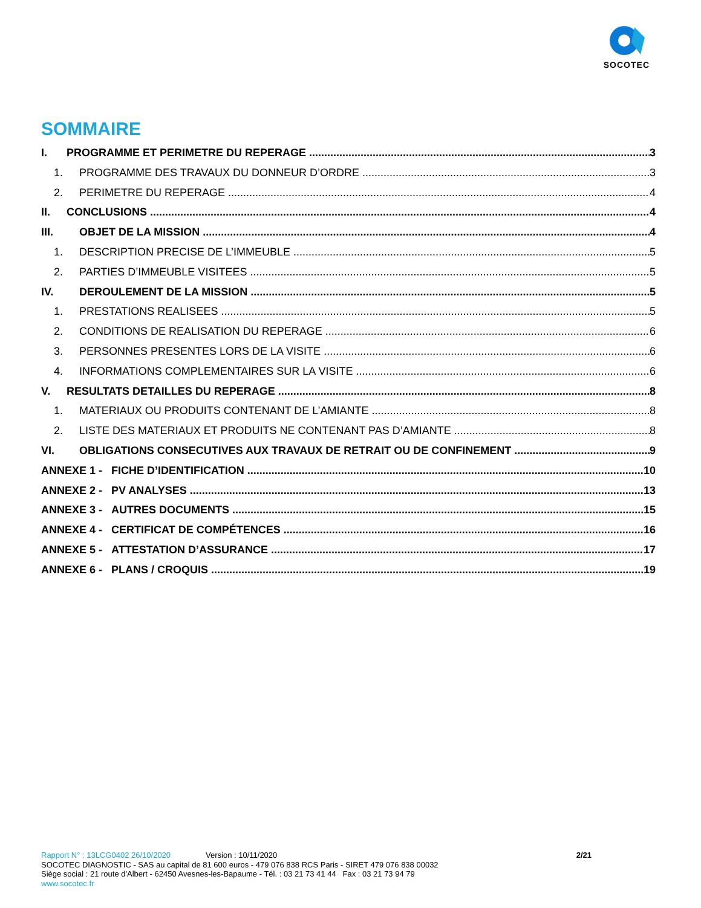SOCOTEC
SOMMAIRE
I. PROGRAMME ET PERIMETRE DU REPERAGE 3
1. PROGRAMME DES TRAVAUX DU DONNEUR D’ORDRE 3
2. PERIMETRE DU REPERAGE 4
II. CONCLUSIONS 4
III. OBJET DE LA MISSION 4
1. DESCRIPTION PRECISE DE L’IMMEUBLE 5
2. PARTIES D’IMMEUBLE VISITEES 5
IV. DEROULEMENT DE LA MISSION 5
1. PRESTATIONS REALISEES 5
2. CONDITIONS DE REALISATION DU REPERAGE 6
3. PERSONNES PRESENTES LORS DE LA VISITE 6
4. INFORMATIONS COMPLEMENTAIRES SUR LA VISITE 6
V. RESULTATS DETAILLES DU REPERAGE 8
1. MATERIAUX OU PRODUITS CONTENANT DE L’AMIANTE 8
2. LISTE DES MATERIAUX ET PRODUITS NE CONTENANT PAS D’AMIANTE 8
VI. OBLIGATIONS CONSECUTIVES AUX TRAVAUX DE RETRAIT OU DE CONFINEMENT 9
ANNEXE 1 - FICHE D’IDENTIFICATION 10
ANNEXE 2 - PV ANALYSES 13
ANNEXE 3 - AUTRES DOCUMENTS 15
ANNEXE 4 - CERTIFICAT DE COMPÉTENCES 16
ANNEXE 5 - ATTESTATION D’ASSURANCE 17
ANNEXE 6 - PLANS / CROQUIS 19
Rapport N° : 13LCG0402 26/10/2020 Version : 10/11/2020 2/21
SOCOTEC DIAGNOSTIC - SAS au capital de 81 600 euros - 479 076 838 RCS Paris - SIRET 479 076 838 00032
Siège social : 21 route d'Albert - 62450 Avesnes-les-Bapaume - Tél. : 03 21 73 41 44 Fax : 03 21 73 94 79
www.socotec.fr